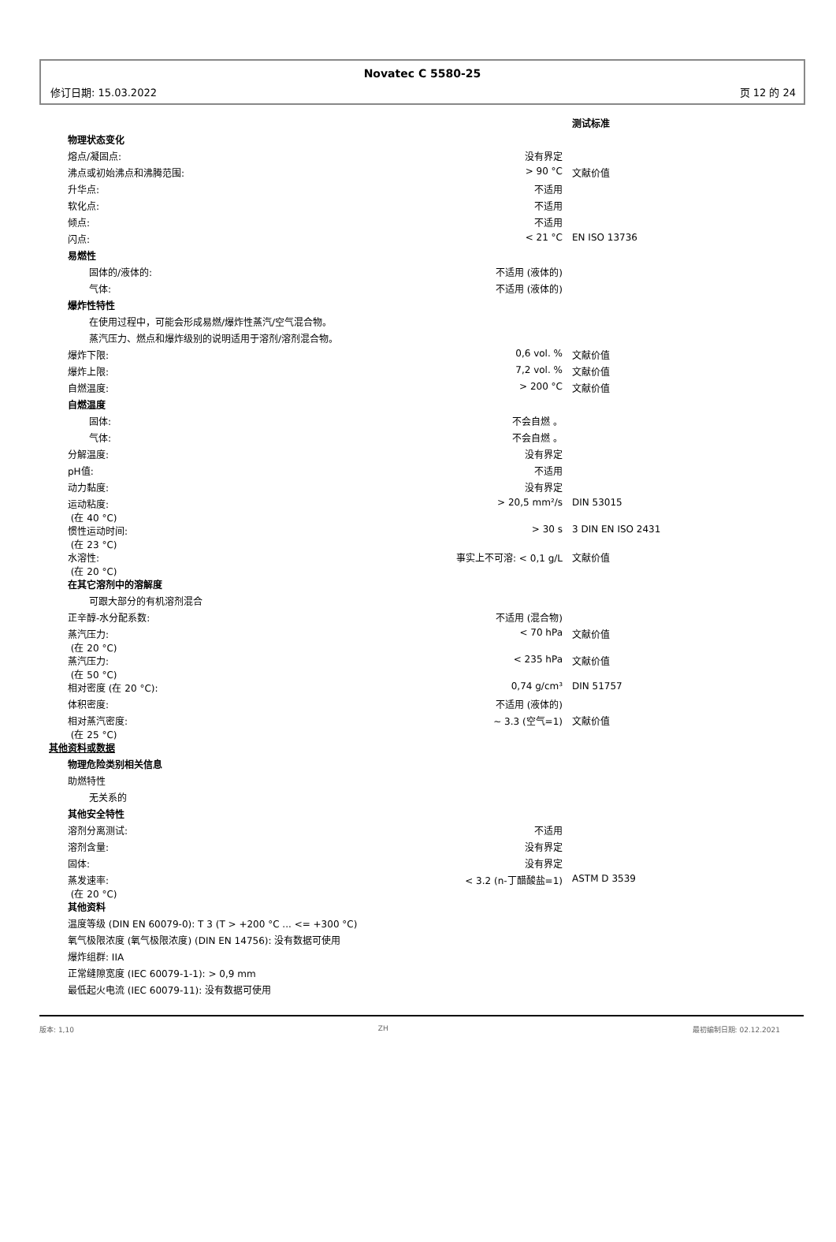Novatec C 5580-25
修订日期: 15.03.2022 页 12 的 24
| | | 测试标准 |
| 物理状态变化 | | |
| 熔点/凝固点: | 没有界定 | |
| 沸点或初始沸点和沸腾范围: | > 90 °C | 文献价值 |
| 升华点: | 不适用 | |
| 软化点: | 不适用 | |
| 倾点: | 不适用 | |
| 闪点: | < 21 °C | EN ISO 13736 |
| 易燃性 | | |
| 固体的/液体的: | 不适用 (液体的) | |
| 气体: | 不适用 (液体的) | |
| 爆炸性特性 | | |
| 在使用过程中，可能会形成易燃/爆炸性蒸汽/空气混合物。 | | |
| 蒸汽压力、燃点和爆炸级别的说明适用于溶剂/溶剂混合物。 | | |
| 爆炸下限: | 0,6 vol. % | 文献价值 |
| 爆炸上限: | 7,2 vol. % | 文献价值 |
| 自燃温度: | > 200 °C | 文献价值 |
| 自燃温度 | | |
| 固体: | 不会自燃 。 | |
| 气体: | 不会自燃 。 | |
| 分解温度: | 没有界定 | |
| pH值: | 不适用 | |
| 动力黏度: | 没有界定 | |
| 运动粘度: (在 40 °C) | > 20,5 mm²/s | DIN 53015 |
| 惯性运动时间: (在 23 °C) | > 30 s | 3 DIN EN ISO 2431 |
| 水溶性: (在 20 °C) | 事实上不可溶: < 0,1 g/L | 文献价值 |
| 在其它溶剂中的溶解度 | | |
| 可跟大部分的有机溶剂混合 | | |
| 正辛醇-水分配系数: | 不适用 (混合物) | |
| 蒸汽压力: (在 20 °C) | < 70 hPa | 文献价值 |
| 蒸汽压力: (在 50 °C) | < 235 hPa | 文献价值 |
| 相对密度 (在 20 °C): | 0,74 g/cm³ | DIN 51757 |
| 体积密度: | 不适用 (液体的) | |
| 相对蒸汽密度: (在 25 °C) | ~ 3.3 (空气=1) | 文献价值 |
| 其他资料或数据 | | |
| 物理危险类别相关信息 | | |
| 助燃特性 | | |
| 无关系的 | | |
| 其他安全特性 | | |
| 溶剂分离测试: | 不适用 | |
| 溶剂含量: | 没有界定 | |
| 固体: | 没有界定 | |
| 蒸发速率: (在 20 °C) | < 3.2 (n-丁醋酸盐=1) | ASTM D 3539 |
| 其他资料 | | |
| 温度等级 (DIN EN 60079-0): T 3 (T > +200 °C ... <= +300 °C) | | |
| 氧气极限浓度 (氧气极限浓度) (DIN EN 14756): 没有数据可使用 | | |
| 爆炸组群: IIA | | |
| 正常缝隙宽度 (IEC 60079-1-1): > 0,9 mm | | |
| 最低起火电流 (IEC 60079-11): 没有数据可使用 | | |
版本: 1,10 ZH 最初编制日期: 02.12.2021